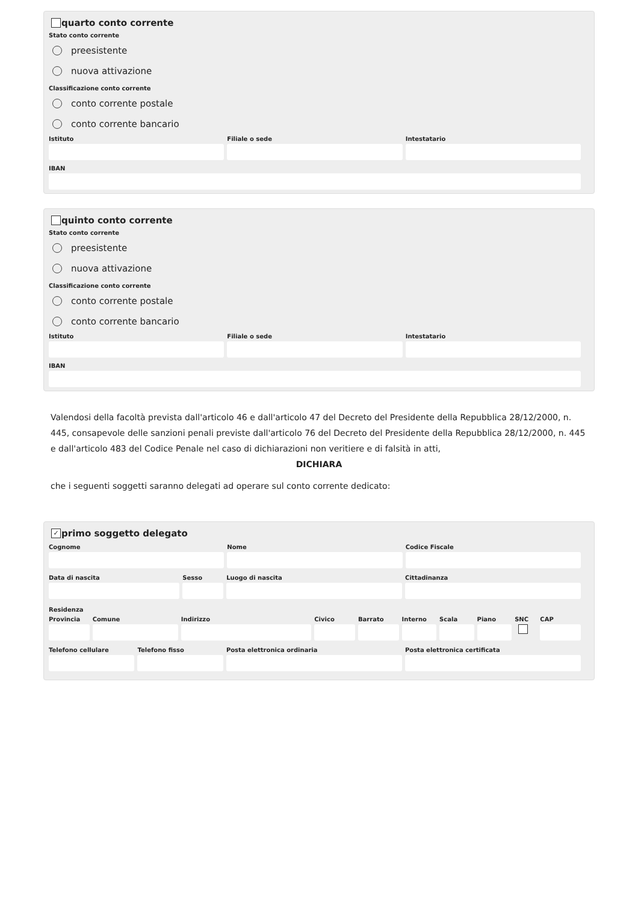quarto conto corrente
Stato conto corrente
preesistente
nuova attivazione
Classificazione conto corrente
conto corrente postale
conto corrente bancario
Istituto Filiale o sede Intestatario
IBAN
quinto conto corrente
Stato conto corrente
preesistente
nuova attivazione
Classificazione conto corrente
conto corrente postale
conto corrente bancario
Istituto Filiale o sede Intestatario
IBAN
Valendosi della facoltà prevista dall'articolo 46 e dall'articolo 47 del Decreto del Presidente della Repubblica 28/12/2000, n. 445, consapevole delle sanzioni penali previste dall'articolo 76 del Decreto del Presidente della Repubblica 28/12/2000, n. 445 e dall'articolo 483 del Codice Penale nel caso di dichiarazioni non veritiere e di falsità in atti,
DICHIARA
che i seguenti soggetti saranno delegati ad operare sul conto corrente dedicato:
✓ primo soggetto delegato
Cognome Nome Codice Fiscale
Data di nascita Sesso Luogo di nascita Cittadinanza
Residenza
Provincia Comune Indirizzo Civico Barrato Interno Scala Piano SNC CAP
Telefono cellulare Telefono fisso Posta elettronica ordinaria Posta elettronica certificata